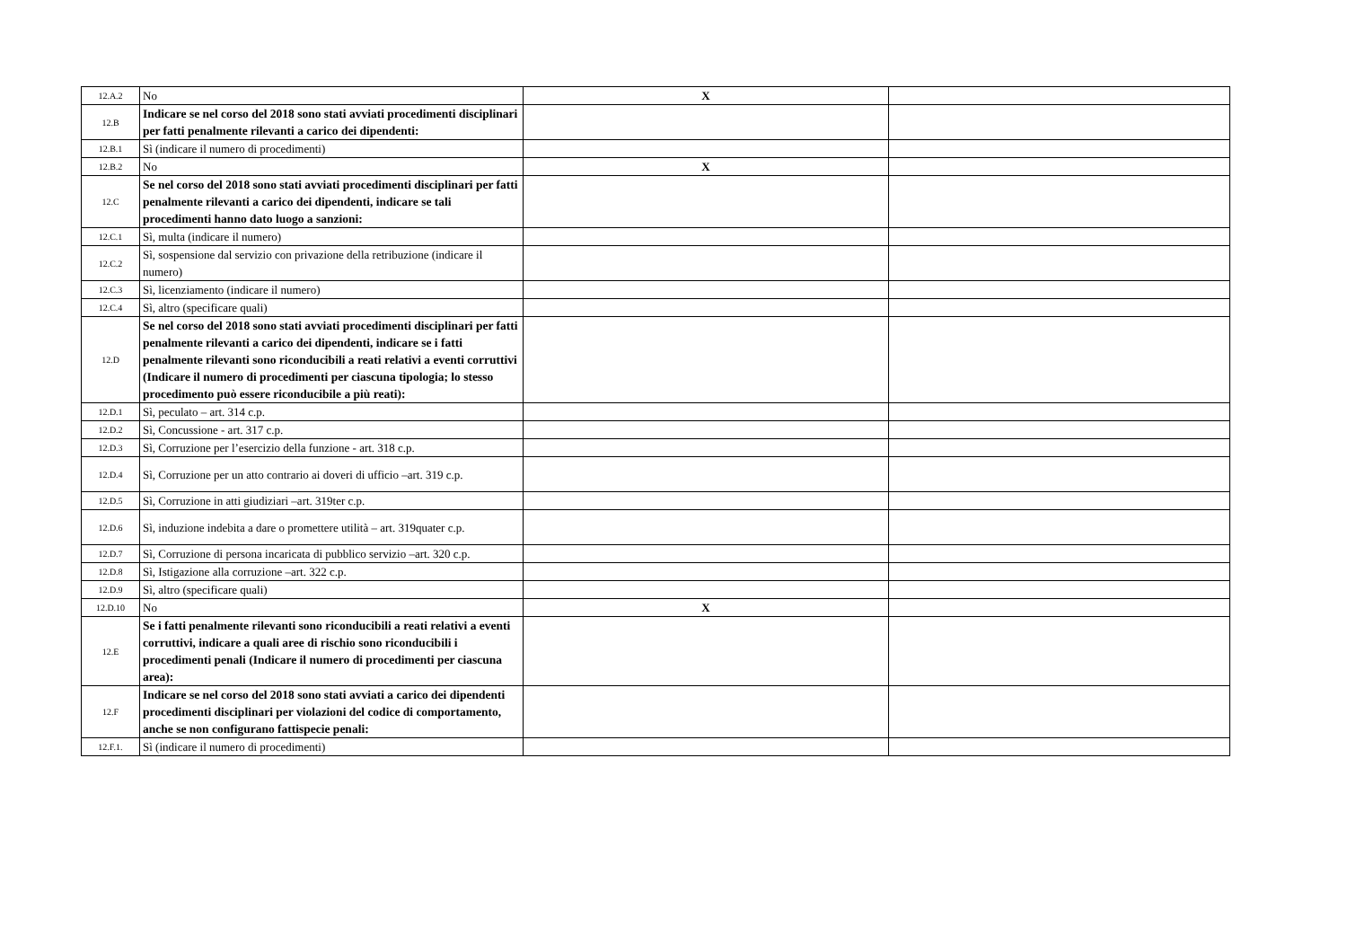| 12.A.2 | No | X | |
| 12.B | Indicare se nel corso del 2018 sono stati avviati procedimenti disciplinari per fatti penalmente rilevanti a carico dei dipendenti: | | |
| 12.B.1 | Sì (indicare il numero di procedimenti) | | |
| 12.B.2 | No | X | |
| 12.C | Se nel corso del 2018 sono stati avviati procedimenti disciplinari per fatti penalmente rilevanti a carico dei dipendenti, indicare se tali procedimenti hanno dato luogo a sanzioni: | | |
| 12.C.1 | Sì, multa (indicare il numero) | | |
| 12.C.2 | Sì, sospensione dal servizio con privazione della retribuzione (indicare il numero) | | |
| 12.C.3 | Sì, licenziamento (indicare il numero) | | |
| 12.C.4 | Sì, altro (specificare quali) | | |
| 12.D | Se nel corso del 2018 sono stati avviati procedimenti disciplinari per fatti penalmente rilevanti a carico dei dipendenti, indicare se i fatti penalmente rilevanti sono riconducibili a reati relativi a eventi corruttivi (Indicare il numero di procedimenti per ciascuna tipologia; lo stesso procedimento può essere riconducibile a più reati): | | |
| 12.D.1 | Sì, peculato – art. 314 c.p. | | |
| 12.D.2 | Sì, Concussione - art. 317 c.p. | | |
| 12.D.3 | Sì, Corruzione per l’esercizio della funzione - art. 318 c.p. | | |
| 12.D.4 | Sì, Corruzione per un atto contrario ai doveri di ufficio –art. 319 c.p. | | |
| 12.D.5 | Sì, Corruzione in atti giudiziari –art. 319ter c.p. | | |
| 12.D.6 | Sì, induzione indebita a dare o promettere utilità – art. 319quater c.p. | | |
| 12.D.7 | Sì, Corruzione di persona incaricata di pubblico servizio –art. 320 c.p. | | |
| 12.D.8 | Sì, Istigazione alla corruzione –art. 322 c.p. | | |
| 12.D.9 | Sì, altro (specificare quali) | | |
| 12.D.10 | No | X | |
| 12.E | Se i fatti penalmente rilevanti sono riconducibili a reati relativi a eventi corruttivi, indicare a quali aree di rischio sono riconducibili i procedimenti penali (Indicare il numero di procedimenti per ciascuna area): | | |
| 12.F | Indicare se nel corso del 2018 sono stati avviati a carico dei dipendenti procedimenti disciplinari per violazioni del codice di comportamento, anche se non configurano fattispecie penali: | | |
| 12.F.1. | Sì (indicare il numero di procedimenti) | | |